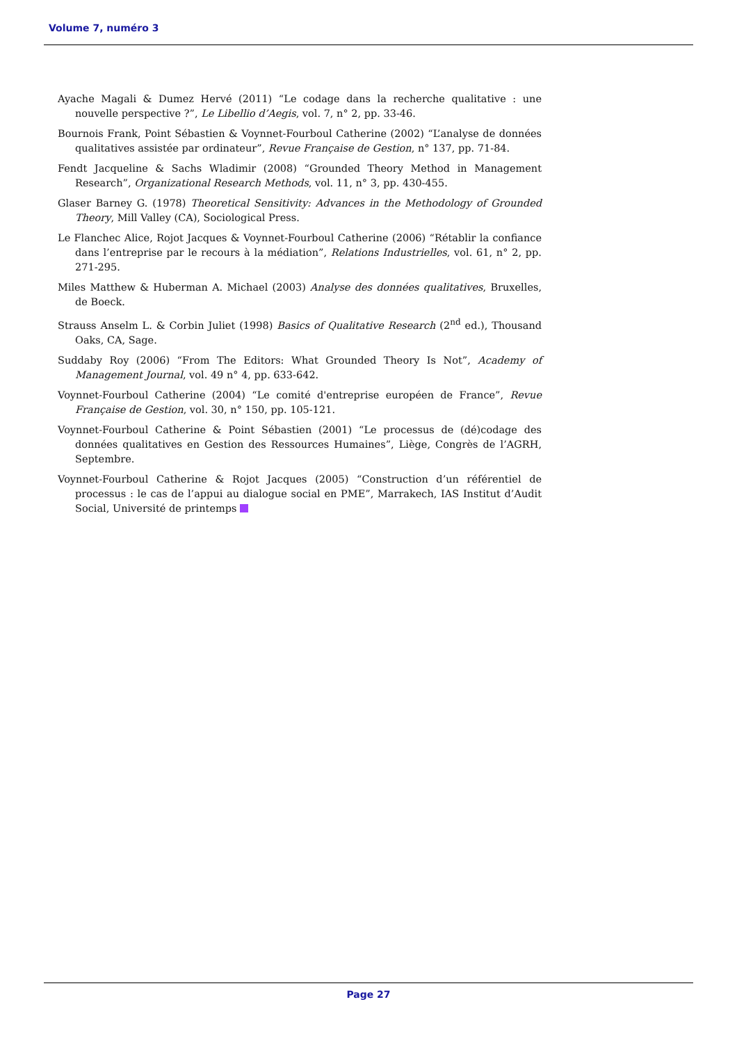Volume 7, numéro 3
Ayache Magali & Dumez Hervé (2011) “Le codage dans la recherche qualitative : une nouvelle perspective ?”, Le Libellio d’Aegis, vol. 7, n° 2, pp. 33-46.
Bournois Frank, Point Sébastien & Voynnet-Fourboul Catherine (2002) “L’analyse de données qualitatives assistée par ordinateur”, Revue Française de Gestion, n° 137, pp. 71-84.
Fendt Jacqueline & Sachs Wladimir (2008) “Grounded Theory Method in Management Research”, Organizational Research Methods, vol. 11, n° 3, pp. 430-455.
Glaser Barney G. (1978) Theoretical Sensitivity: Advances in the Methodology of Grounded Theory, Mill Valley (CA), Sociological Press.
Le Flanchec Alice, Rojot Jacques & Voynnet-Fourboul Catherine (2006) “Rétablir la confiance dans l’entreprise par le recours à la médiation”, Relations Industrielles, vol. 61, n° 2, pp. 271-295.
Miles Matthew & Huberman A. Michael (2003) Analyse des données qualitatives, Bruxelles, de Boeck.
Strauss Anselm L. & Corbin Juliet (1998) Basics of Qualitative Research (2<sup>nd</sup> ed.), Thousand Oaks, CA, Sage.
Suddaby Roy (2006) “From The Editors: What Grounded Theory Is Not”, Academy of Management Journal, vol. 49 n° 4, pp. 633-642.
Voynnet-Fourboul Catherine (2004) “Le comité d'entreprise européen de France”, Revue Française de Gestion, vol. 30, n° 150, pp. 105-121.
Voynnet-Fourboul Catherine & Point Sébastien (2001) “Le processus de (dé)codage des données qualitatives en Gestion des Ressources Humaines”, Liège, Congrès de l’AGRH, Septembre.
Voynnet-Fourboul Catherine & Rojot Jacques (2005) “Construction d’un référentiel de processus : le cas de l’appui au dialogue social en PME”, Marrakech, IAS Institut d’Audit Social, Université de printemps
Page 27